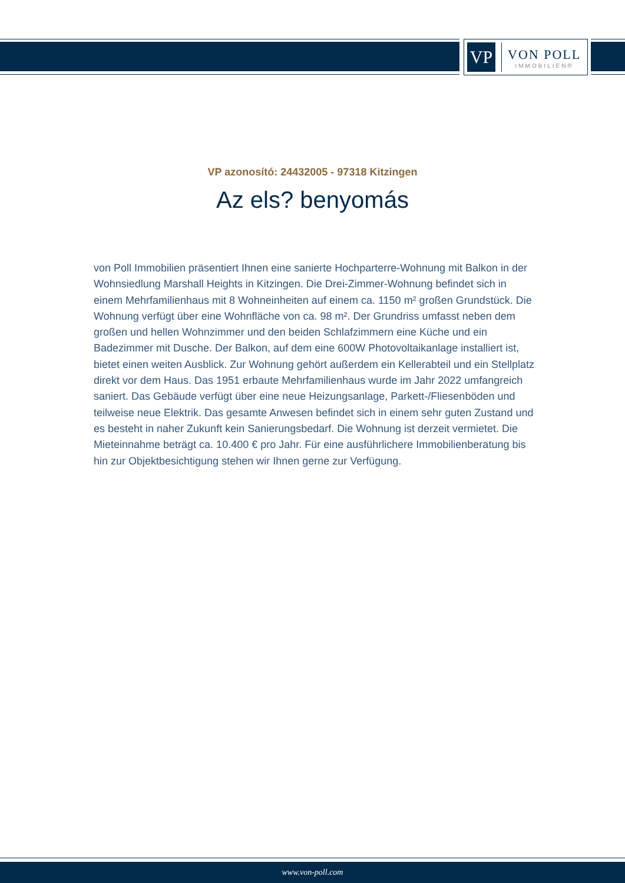VP
VON POLL
IMMOBILIEN®
VP azonosító: 24432005 - 97318 Kitzingen
Az els? benyomás
von Poll Immobilien präsentiert Ihnen eine sanierte Hochparterre-Wohnung mit Balkon in der Wohnsiedlung Marshall Heights in Kitzingen. Die Drei-Zimmer-Wohnung befindet sich in einem Mehrfamilienhaus mit 8 Wohneinheiten auf einem ca. 1150 m² großen Grundstück. Die Wohnung verfügt über eine Wohnfläche von ca. 98 m². Der Grundriss umfasst neben dem großen und hellen Wohnzimmer und den beiden Schlafzimmern eine Küche und ein Badezimmer mit Dusche. Der Balkon, auf dem eine 600W Photovoltaikanlage installiert ist, bietet einen weiten Ausblick. Zur Wohnung gehört außerdem ein Kellerabteil und ein Stellplatz direkt vor dem Haus. Das 1951 erbaute Mehrfamilienhaus wurde im Jahr 2022 umfangreich saniert. Das Gebäude verfügt über eine neue Heizungsanlage, Parkett-/Fliesenböden und teilweise neue Elektrik. Das gesamte Anwesen befindet sich in einem sehr guten Zustand und es besteht in naher Zukunft kein Sanierungsbedarf. Die Wohnung ist derzeit vermietet. Die Mieteinnahme beträgt ca. 10.400 € pro Jahr. Für eine ausführlichere Immobilienberatung bis hin zur Objektbesichtigung stehen wir Ihnen gerne zur Verfügung.
www.von-poll.com